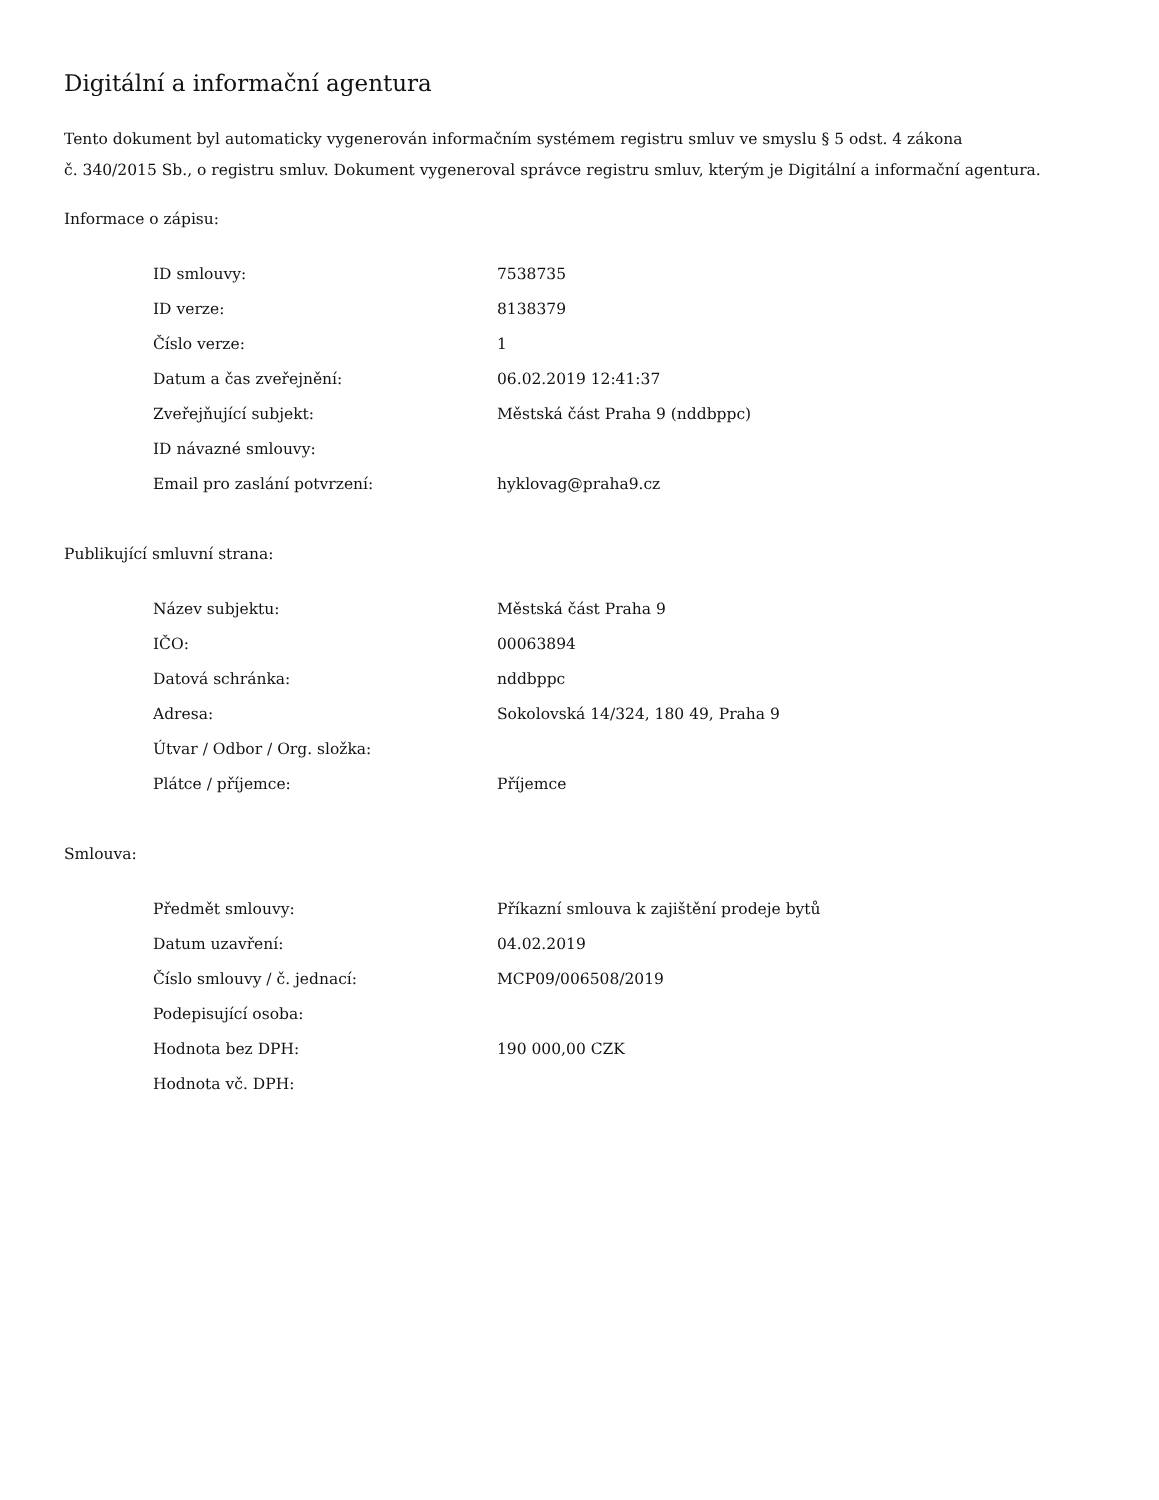Digitální a informační agentura
Tento dokument byl automaticky vygenerován informačním systémem registru smluv ve smyslu § 5 odst. 4 zákona
č. 340/2015 Sb., o registru smluv. Dokument vygeneroval správce registru smluv, kterým je Digitální a informační agentura.
Informace o zápisu:
| ID smlouvy: | 7538735 |
| ID verze: | 8138379 |
| Číslo verze: | 1 |
| Datum a čas zveřejnění: | 06.02.2019 12:41:37 |
| Zveřejňující subjekt: | Městská část Praha 9 (nddbppc) |
| ID návazné smlouvy: | |
| Email pro zaslání potvrzení: | hyklovag@praha9.cz |
Publikující smluvní strana:
| Název subjektu: | Městská část Praha 9 |
| IČO: | 00063894 |
| Datová schránka: | nddbppc |
| Adresa: | Sokolovská 14/324, 180 49, Praha 9 |
| Útvar / Odbor / Org. složka: | |
| Plátce / příjemce: | Příjemce |
Smlouva:
| Předmět smlouvy: | Příkazní smlouva k zajištění prodeje bytů |
| Datum uzavření: | 04.02.2019 |
| Číslo smlouvy / č. jednací: | MCP09/006508/2019 |
| Podepisující osoba: | |
| Hodnota bez DPH: | 190 000,00 CZK |
| Hodnota vč. DPH: | |